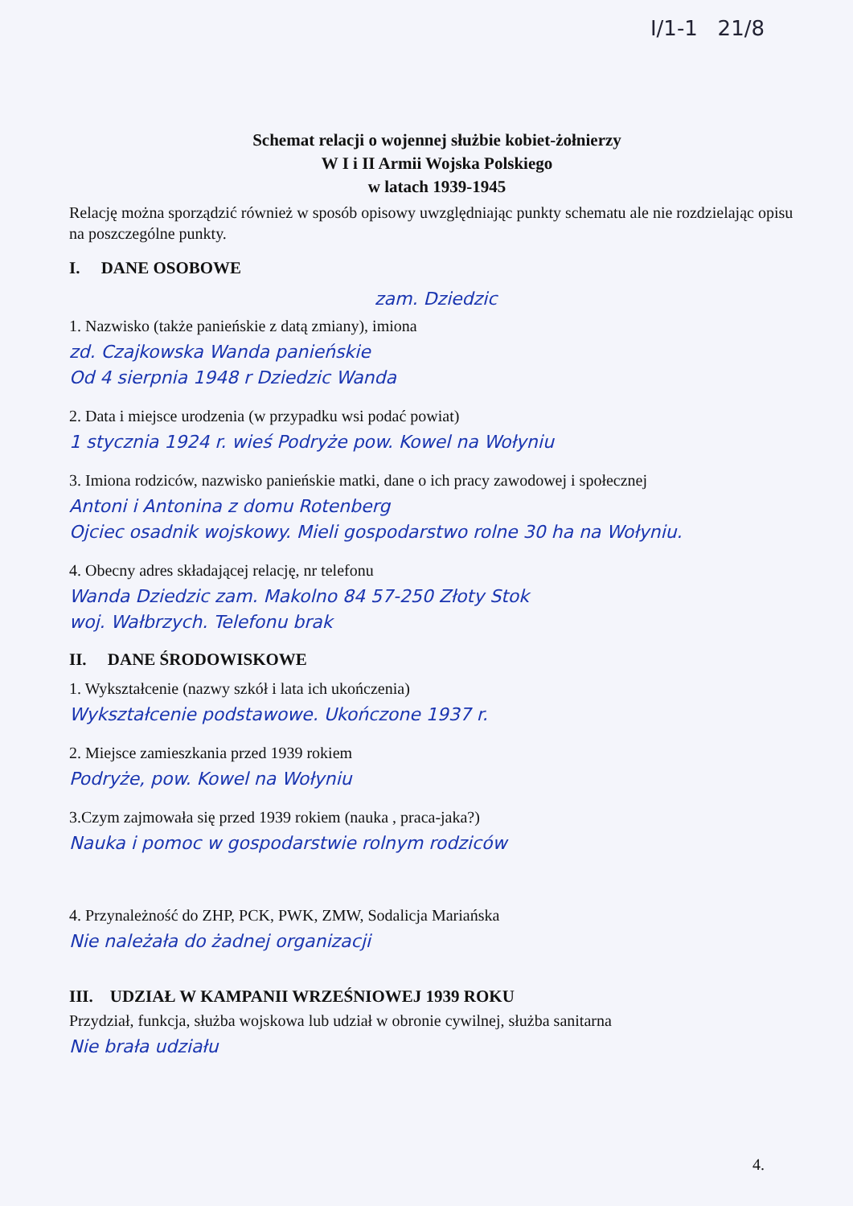I/1-1 21/8
Schemat relacji o wojennej służbie kobiet-żołnierzy
W I i II Armii Wojska Polskiego
w latach 1939-1945
Relację można sporządzić również w sposób opisowy uwzględniając punkty schematu ale nie rozdzielając opisu na poszczególne punkty.
I. DANE OSOBOWE
zam. Dziedzic
1. Nazwisko (także panieńskie z datą zmiany), imiona
zd. Czajkowska Wanda panieńskie
Od 4 sierpnia 1948 r Dziedzic Wanda
2. Data i miejsce urodzenia (w przypadku wsi podać powiat)
1 stycznia 1924 r. wieś Podryże pow. Kowel na Wołyniu
3. Imiona rodziców, nazwisko panieńskie matki, dane o ich pracy zawodowej i społecznej
Antoni i Antonina z domu Rotenberg
Ojciec osadnik wojskowy. Mieli gospodarstwo rolne 30 ha na Wołyniu.
4. Obecny adres składającej relację, nr telefonu
Wanda Dziedzic zam. Makolno 84 57-250 Złoty Stok
woj. Wałbrzych. Telefonu brak
II. DANE ŚRODOWISKOWE
1. Wykształcenie (nazwy szkół i lata ich ukończenia)
Wykształcenie podstawowe. Ukończone 1937 r.
2. Miejsce zamieszkania przed 1939 rokiem
Podryże, pow. Kowel na Wołyniu
3.Czym zajmowała się przed 1939 rokiem (nauka , praca-jaka?)
Nauka i pomoc w gospodarstwie rolnym rodziców
4. Przynależność do ZHP, PCK, PWK, ZMW, Sodalicja Mariańska
Nie należała do żadnej organizacji
III. UDZIAŁ W KAMPANII WRZEŚNIOWEJ 1939 ROKU
Przydział, funkcja, służba wojskowa lub udział w obronie cywilnej, służba sanitarna
Nie brała udziału
4.